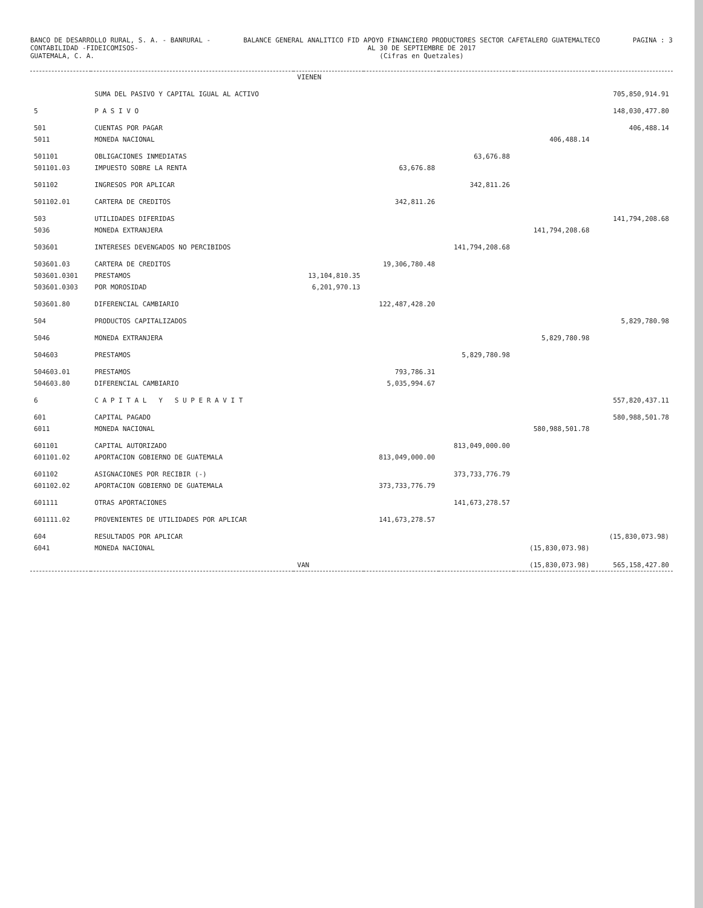BANCO DE DESARROLLO RURAL, S. A. - BANRURAL -
CONTABILIDAD -FIDEICOMISOS-
GUATEMALA, C. A.
BALANCE GENERAL ANALITICO FID APOYO FINANCIERO PRODUCTORES SECTOR CAFETALERO GUATEMALTECO
AL 30 DE SEPTIEMBRE DE 2017
(Cifras en Quetzales)
PAGINA : 3
| | | VIENEN | | | | |
| | SUMA DEL PASIVO Y CAPITAL IGUAL AL ACTIVO | | | | | 705,850,914.91 |
| 5 | P A S I V O | | | | | 148,030,477.80 |
| 501 | CUENTAS POR PAGAR | | | | | 406,488.14 |
| 5011 | MONEDA NACIONAL | | | | 406,488.14 | |
| 501101 | OBLIGACIONES INMEDIATAS | | | 63,676.88 | | |
| 501101.03 | IMPUESTO SOBRE LA RENTA | | 63,676.88 | | | |
| 501102 | INGRESOS POR APLICAR | | | 342,811.26 | | |
| 501102.01 | CARTERA DE CREDITOS | | 342,811.26 | | | |
| 503 | UTILIDADES DIFERIDAS | | | | | 141,794,208.68 |
| 5036 | MONEDA EXTRANJERA | | | | 141,794,208.68 | |
| 503601 | INTERESES DEVENGADOS NO PERCIBIDOS | | | 141,794,208.68 | | |
| 503601.03 | CARTERA DE CREDITOS | | 19,306,780.48 | | | |
| 503601.0301 | PRESTAMOS | 13,104,810.35 | | | | |
| 503601.0303 | POR MOROSIDAD | 6,201,970.13 | | | | |
| 503601.80 | DIFERENCIAL CAMBIARIO | | 122,487,428.20 | | | |
| 504 | PRODUCTOS CAPITALIZADOS | | | | | 5,829,780.98 |
| 5046 | MONEDA EXTRANJERA | | | | 5,829,780.98 | |
| 504603 | PRESTAMOS | | | 5,829,780.98 | | |
| 504603.01 | PRESTAMOS | | 793,786.31 | | | |
| 504603.80 | DIFERENCIAL CAMBIARIO | | 5,035,994.67 | | | |
| 6 | C A P I T A L Y S U P E R A V I T | | | | | 557,820,437.11 |
| 601 | CAPITAL PAGADO | | | | | 580,988,501.78 |
| 6011 | MONEDA NACIONAL | | | | 580,988,501.78 | |
| 601101 | CAPITAL AUTORIZADO | | | 813,049,000.00 | | |
| 601101.02 | APORTACION GOBIERNO DE GUATEMALA | | 813,049,000.00 | | | |
| 601102 | ASIGNACIONES POR RECIBIR (-) | | | 373,733,776.79 | | |
| 601102.02 | APORTACION GOBIERNO DE GUATEMALA | | 373,733,776.79 | | | |
| 601111 | OTRAS APORTACIONES | | | 141,673,278.57 | | |
| 601111.02 | PROVENIENTES DE UTILIDADES POR APLICAR | | 141,673,278.57 | | | |
| 604 | RESULTADOS POR APLICAR | | | | | (15,830,073.98) |
| 6041 | MONEDA NACIONAL | | | | (15,830,073.98) | |
| | | VAN | | | (15,830,073.98) | 565,158,427.80 |